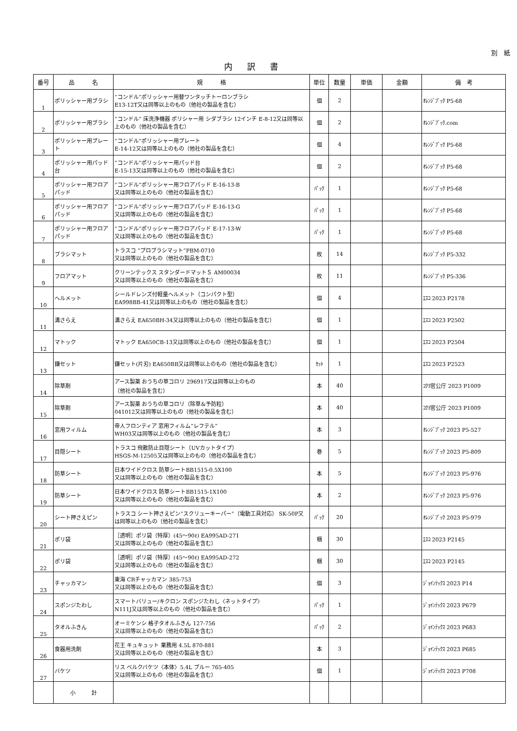別　紙
内訳書
| 番号 | 品 名 | 規 格 | 単位 | 数量 | 単価 | 金額 | 備 考 |
| --- | --- | --- | --- | --- | --- | --- | --- |
| 1 | ポリッシャー用ブラシ | ”コンドル”ポリッシャー用替ワンタッチトーロンブラシ E13-12T又は同等以上のもの（他社の製品を含む） | 個 | 2 | | | ｵﾚﾝｼﾞﾌﾞｯｸ P5-68 |
| 2 | ポリッシャー用ブラシ | ”コンドル” 床洗浄機器 ポリシャー用 シダブラシ 12インチ E-8-12又は同等以上のもの（他社の製品を含む） | 個 | 2 | | | ｵﾚﾝｼﾞﾌﾞｯｸ.com |
| 3 | ポリッシャー用プレート | ”コンドル”ポリッシャー用プレート E-14-12又は同等以上のもの（他社の製品を含む） | 個 | 4 | | | ｵﾚﾝｼﾞﾌﾞｯｸ P5-68 |
| 4 | ポリッシャー用パッド台 | ”コンドル”ポリッシャー用パッド台 E-15-13又は同等以上のもの（他社の製品を含む） | 個 | 2 | | | ｵﾚﾝｼﾞﾌﾞｯｸ P5-68 |
| 5 | ポリッシャー用フロアパッド | ”コンドル”ポリッシャー用フロアパッド E-16-13-B 又は同等以上のもの（他社の製品を含む） | ﾊﾟｯｸ | 1 | | | ｵﾚﾝｼﾞﾌﾞｯｸ P5-68 |
| 6 | ポリッシャー用フロアパッド | ”コンドル”ポリッシャー用フロアパッド E-16-13-G 又は同等以上のもの（他社の製品を含む） | ﾊﾟｯｸ | 1 | | | ｵﾚﾝｼﾞﾌﾞｯｸ P5-68 |
| 7 | ポリッシャー用フロアパッド | ”コンドル”ポリッシャー用フロアパッド E-17-13-W 又は同等以上のもの（他社の製品を含む） | ﾊﾟｯｸ | 1 | | | ｵﾚﾝｼﾞﾌﾞｯｸ P5-68 |
| 8 | ブラシマット | トラスコ ”プロブラシマット”PBM-0710 又は同等以上のもの（他社の製品を含む） | 枚 | 14 | | | ｵﾚﾝｼﾞﾌﾞｯｸ P5-332 |
| 9 | フロアマット | クリーンテックス スタンダードマットＳ AM00034 又は同等以上のもの（他社の製品を含む） | 枚 | 11 | | | ｵﾚﾝｼﾞﾌﾞｯｸ P5-336 |
| 10 | ヘルメット | シールドレンズ付軽量ヘルメット（コンパクト型） EA998BB-41又は同等以上のもの（他社の製品を含む） | 個 | 4 | | | ｴｽｺ 2023 P2178 |
| 11 | 溝さらえ | 溝さらえ EA650BH-34又は同等以上のもの（他社の製品を含む） | 個 | 1 | | | ｴｽｺ 2023 P2502 |
| 12 | マトック | マトック EA650CB-13又は同等以上のもの（他社の製品を含む） | 個 | 1 | | | ｴｽｺ 2023 P2504 |
| 13 | 鎌セット | 鎌セット(片刃) EA650BB又は同等以上のもの（他社の製品を含む） | ｾｯﾄ | 1 | | | ｴｽｺ 2023 P2523 |
| 14 | 除草剤 | アース製薬 おうちの草コロリ 296917又は同等以上のもの （他社の製品を含む） | 本 | 40 | | | ｺｸﾖ官公庁 2023 P1009 |
| 15 | 除草剤 | アース製薬 おうちの草コロリ（除草&予防粒） 041012又は同等以上のもの（他社の製品を含む） | 本 | 40 | | | ｺｸﾖ官公庁 2023 P1009 |
| 16 | 窓用フィルム | 帝人フロンティア 窓用フィルム”レフテル” WH03又は同等以上のもの（他社の製品を含む） | 本 | 3 | | | ｵﾚﾝｼﾞﾌﾞｯｸ 2023 P5-527 |
| 17 | 目隠シート | トラスコ 飛散防止目隠シート（UVカットタイプ） HSGS-M-12505又は同等以上のもの（他社の製品を含む） | 巻 | 5 | | | ｵﾚﾝｼﾞﾌﾞｯｸ 2023 P5-809 |
| 18 | 防草シート | 日本ワイドクロス 防草シートBB1515-0.5X100 又は同等以上のもの（他社の製品を含む） | 本 | 5 | | | ｵﾚﾝｼﾞﾌﾞｯｸ 2023 P5-976 |
| 19 | 防草シート | 日本ワイドクロス 防草シートBB1515-1X100 又は同等以上のもの（他社の製品を含む） | 本 | 2 | | | ｵﾚﾝｼﾞﾌﾞｯｸ 2023 P5-976 |
| 20 | シート押さえピン | トラスコ シート押さえピン”スクリューキーパー”（電動工具対応） SK-50P又は同等以上のもの（他社の製品を含む） | ﾊﾟｯｸ | 20 | | | ｵﾚﾝｼﾞﾌﾞｯｸ 2023 P5-979 |
| 21 | ポリ袋 | ［透明］ポリ袋（特厚）(45～90ℓ) EA995AD-271 又は同等以上のもの（他社の製品を含む） | 梱 | 30 | | | ｴｽｺ 2023 P2145 |
| 22 | ポリ袋 | ［透明］ポリ袋（特厚）(45～90ℓ) EA995AD-272 又は同等以上のもの（他社の製品を含む） | 梱 | 30 | | | ｴｽｺ 2023 P2145 |
| 23 | チャッカマン | 東海 CRチャッカマン 385-753 又は同等以上のもの（他社の製品を含む） | 個 | 3 | | | ｼﾞｮｲﾝﾃｯｸｽ 2023 P14 |
| 24 | スポンジたわし | スマートバリュー/キクロン スポンジたわし〈ネットタイプ〉 N111J又は同等以上のもの（他社の製品を含む） | ﾊﾟｯｸ | 1 | | | ｼﾞｮｲﾝﾃｯｸｽ 2023 P679 |
| 25 | タオルふきん | オーミケンシ 格子タオルふきん 127-756 又は同等以上のもの（他社の製品を含む） | ﾊﾟｯｸ | 2 | | | ｼﾞｮｲﾝﾃｯｸｽ 2023 P683 |
| 26 | 食器用洗剤 | 花王 キュキュット 業務用 4.5L 870-881 又は同等以上のもの（他社の製品を含む） | 本 | 3 | | | ｼﾞｮｲﾝﾃｯｸｽ 2023 P685 |
| 27 | バケツ | リス ベルクバケツ〈本体〉5.4L ブルー 765-405 又は同等以上のもの（他社の製品を含む） | 個 | 1 | | | ｼﾞｮｲﾝﾃｯｸｽ 2023 P708 |
| | 小 計 | | | | | | |